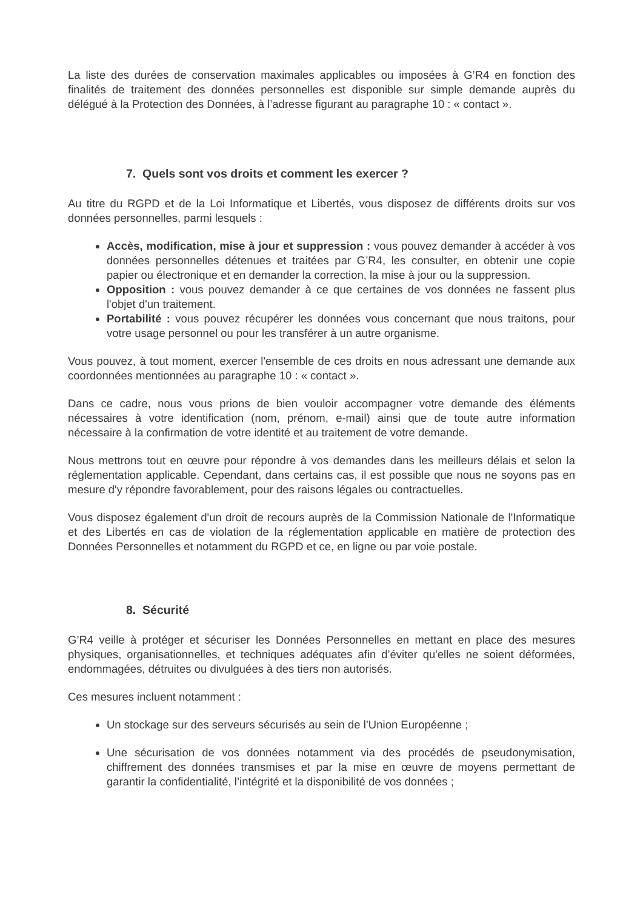La liste des durées de conservation maximales applicables ou imposées à G’R4 en fonction des finalités de traitement des données personnelles est disponible sur simple demande auprès du délégué à la Protection des Données, à l’adresse figurant au paragraphe 10 : « contact ».
7. Quels sont vos droits et comment les exercer ?
Au titre du RGPD et de la Loi Informatique et Libertés, vous disposez de différents droits sur vos données personnelles, parmi lesquels :
Accès, modification, mise à jour et suppression : vous pouvez demander à accéder à vos données personnelles détenues et traitées par G’R4, les consulter, en obtenir une copie papier ou électronique et en demander la correction, la mise à jour ou la suppression.
Opposition : vous pouvez demander à ce que certaines de vos données ne fassent plus l'objet d'un traitement.
Portabilité : vous pouvez récupérer les données vous concernant que nous traitons, pour votre usage personnel ou pour les transférer à un autre organisme.
Vous pouvez, à tout moment, exercer l'ensemble de ces droits en nous adressant une demande aux coordonnées mentionnées au paragraphe 10 : « contact ».
Dans ce cadre, nous vous prions de bien vouloir accompagner votre demande des éléments nécessaires à votre identification (nom, prénom, e-mail) ainsi que de toute autre information nécessaire à la confirmation de votre identité et au traitement de votre demande.
Nous mettrons tout en œuvre pour répondre à vos demandes dans les meilleurs délais et selon la réglementation applicable. Cependant, dans certains cas, il est possible que nous ne soyons pas en mesure d'y répondre favorablement, pour des raisons légales ou contractuelles.
Vous disposez également d'un droit de recours auprès de la Commission Nationale de l'Informatique et des Libertés en cas de violation de la réglementation applicable en matière de protection des Données Personnelles et notamment du RGPD et ce, en ligne ou par voie postale.
8. Sécurité
G’R4 veille à protéger et sécuriser les Données Personnelles en mettant en place des mesures physiques, organisationnelles, et techniques adéquates afin d’éviter qu'elles ne soient déformées, endommagées, détruites ou divulguées à des tiers non autorisés.
Ces mesures incluent notamment :
Un stockage sur des serveurs sécurisés au sein de l’Union Européenne ;
Une sécurisation de vos données notamment via des procédés de pseudonymisation, chiffrement des données transmises et par la mise en œuvre de moyens permettant de garantir la confidentialité, l’intégrité et la disponibilité de vos données ;